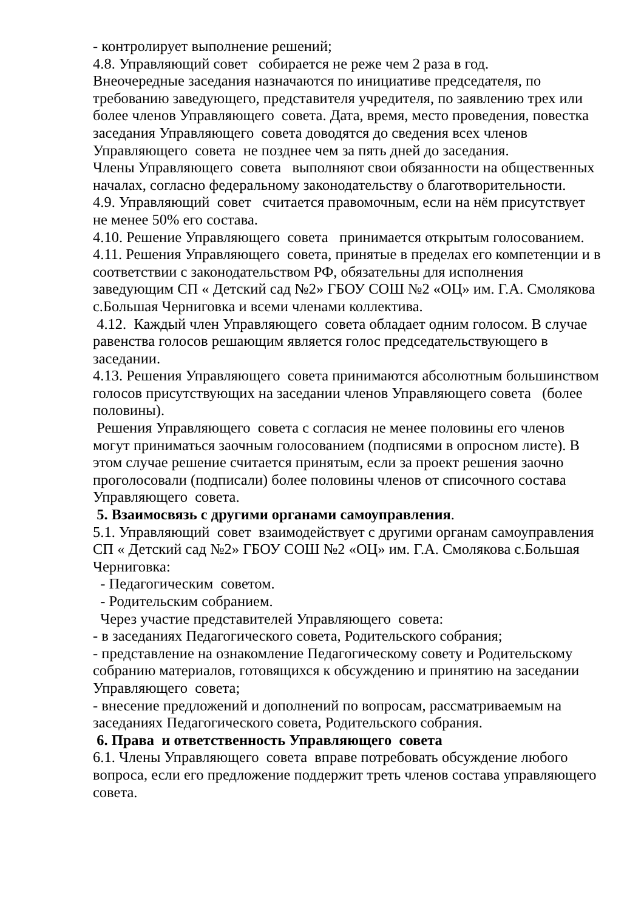- контролирует выполнение решений;
4.8. Управляющий совет собирается не реже чем 2 раза в год.
Внеочередные заседания назначаются по инициативе председателя, по требованию заведующего, представителя учредителя, по заявлению трех или более членов Управляющего совета. Дата, время, место проведения, повестка заседания Управляющего совета доводятся до сведения всех членов Управляющего совета не позднее чем за пять дней до заседания.
Члены Управляющего совета выполняют свои обязанности на общественных началах, согласно федеральному законодательству о благотворительности.
4.9. Управляющий совет считается правомочным, если на нём присутствует не менее 50% его состава.
4.10. Решение Управляющего совета принимается открытым голосованием.
4.11. Решения Управляющего совета, принятые в пределах его компетенции и в соответствии с законодательством РФ, обязательны для исполнения заведующим СП « Детский сад №2» ГБОУ СОШ №2 «ОЦ» им. Г.А. Смолякова с.Большая Черниговка и всеми членами коллектива.
4.12. Каждый член Управляющего совета обладает одним голосом. В случае равенства голосов решающим является голос председательствующего в заседании.
4.13. Решения Управляющего совета принимаются абсолютным большинством голосов присутствующих на заседании членов Управляющего совета (более половины).
Решения Управляющего совета с согласия не менее половины его членов могут приниматься заочным голосованием (подписями в опросном листе). В этом случае решение считается принятым, если за проект решения заочно проголосовали (подписали) более половины членов от списочного состава Управляющего совета.
5. Взаимосвязь с другими органами самоуправления.
5.1. Управляющий совет взаимодействует с другими органам самоуправления СП « Детский сад №2» ГБОУ СОШ №2 «ОЦ» им. Г.А. Смолякова с.Большая Черниговка:
- Педагогическим советом.
- Родительским собранием.
Через участие представителей Управляющего совета:
- в заседаниях Педагогического совета, Родительского собрания;
- представление на ознакомление Педагогическому совету и Родительскому собранию материалов, готовящихся к обсуждению и принятию на заседании Управляющего совета;
- внесение предложений и дополнений по вопросам, рассматриваемым на заседаниях Педагогического совета, Родительского собрания.
6. Права и ответственность Управляющего совета
6.1. Члены Управляющего совета вправе потребовать обсуждение любого вопроса, если его предложение поддержит треть членов состава управляющего совета.